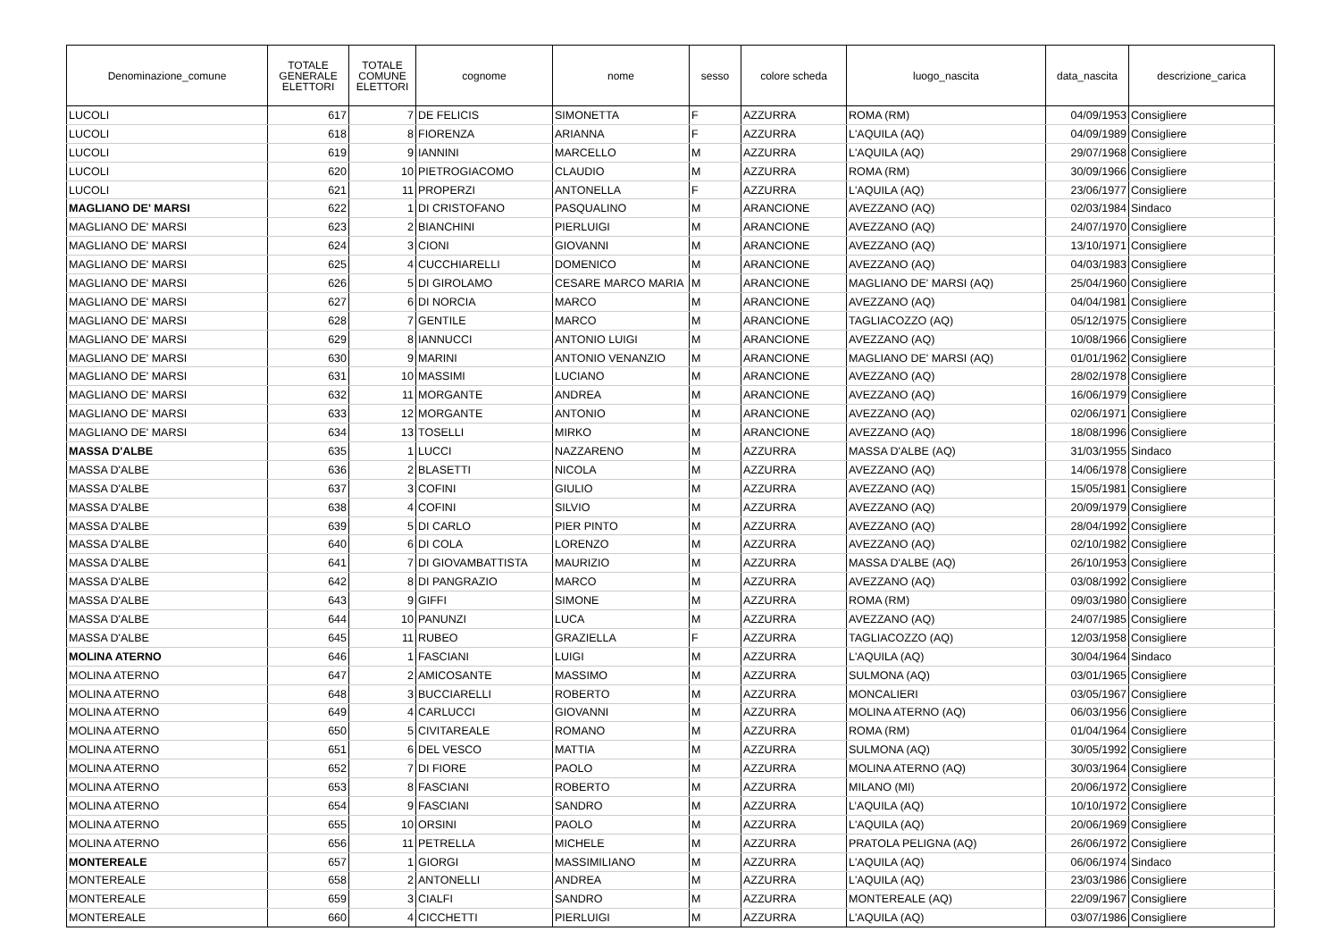| Denominazione_comune | TOTALE GENERALE ELETTORI | TOTALE COMUNE ELETTORI | cognome | nome | sesso | colore scheda | luogo_nascita | data_nascita | descrizione_carica |
| --- | --- | --- | --- | --- | --- | --- | --- | --- | --- |
| LUCOLI | 617 | 7 | DE FELICIS | SIMONETTA | F | AZZURRA | ROMA (RM) | 04/09/1953 | Consigliere |
| LUCOLI | 618 | 8 | FIORENZA | ARIANNA | F | AZZURRA | L'AQUILA (AQ) | 04/09/1989 | Consigliere |
| LUCOLI | 619 | 9 | IANNINI | MARCELLO | M | AZZURRA | L'AQUILA (AQ) | 29/07/1968 | Consigliere |
| LUCOLI | 620 | 10 | PIETROGIACOMO | CLAUDIO | M | AZZURRA | ROMA (RM) | 30/09/1966 | Consigliere |
| LUCOLI | 621 | 11 | PROPERZI | ANTONELLA | F | AZZURRA | L'AQUILA (AQ) | 23/06/1977 | Consigliere |
| MAGLIANO DE' MARSI | 622 | 1 | DI CRISTOFANO | PASQUALINO | M | ARANCIONE | AVEZZANO (AQ) | 02/03/1984 | Sindaco |
| MAGLIANO DE' MARSI | 623 | 2 | BIANCHINI | PIERLUIGI | M | ARANCIONE | AVEZZANO (AQ) | 24/07/1970 | Consigliere |
| MAGLIANO DE' MARSI | 624 | 3 | CIONI | GIOVANNI | M | ARANCIONE | AVEZZANO (AQ) | 13/10/1971 | Consigliere |
| MAGLIANO DE' MARSI | 625 | 4 | CUCCHIARELLI | DOMENICO | M | ARANCIONE | AVEZZANO (AQ) | 04/03/1983 | Consigliere |
| MAGLIANO DE' MARSI | 626 | 5 | DI GIROLAMO | CESARE MARCO MARIA | M | ARANCIONE | MAGLIANO DE' MARSI (AQ) | 25/04/1960 | Consigliere |
| MAGLIANO DE' MARSI | 627 | 6 | DI NORCIA | MARCO | M | ARANCIONE | AVEZZANO (AQ) | 04/04/1981 | Consigliere |
| MAGLIANO DE' MARSI | 628 | 7 | GENTILE | MARCO | M | ARANCIONE | TAGLIACOZZO (AQ) | 05/12/1975 | Consigliere |
| MAGLIANO DE' MARSI | 629 | 8 | IANNUCCI | ANTONIO LUIGI | M | ARANCIONE | AVEZZANO (AQ) | 10/08/1966 | Consigliere |
| MAGLIANO DE' MARSI | 630 | 9 | MARINI | ANTONIO VENANZIO | M | ARANCIONE | MAGLIANO DE' MARSI (AQ) | 01/01/1962 | Consigliere |
| MAGLIANO DE' MARSI | 631 | 10 | MASSIMI | LUCIANO | M | ARANCIONE | AVEZZANO (AQ) | 28/02/1978 | Consigliere |
| MAGLIANO DE' MARSI | 632 | 11 | MORGANTE | ANDREA | M | ARANCIONE | AVEZZANO (AQ) | 16/06/1979 | Consigliere |
| MAGLIANO DE' MARSI | 633 | 12 | MORGANTE | ANTONIO | M | ARANCIONE | AVEZZANO (AQ) | 02/06/1971 | Consigliere |
| MAGLIANO DE' MARSI | 634 | 13 | TOSELLI | MIRKO | M | ARANCIONE | AVEZZANO (AQ) | 18/08/1996 | Consigliere |
| MASSA D'ALBE | 635 | 1 | LUCCI | NAZZARENO | M | AZZURRA | MASSA D'ALBE (AQ) | 31/03/1955 | Sindaco |
| MASSA D'ALBE | 636 | 2 | BLASETTI | NICOLA | M | AZZURRA | AVEZZANO (AQ) | 14/06/1978 | Consigliere |
| MASSA D'ALBE | 637 | 3 | COFINI | GIULIO | M | AZZURRA | AVEZZANO (AQ) | 15/05/1981 | Consigliere |
| MASSA D'ALBE | 638 | 4 | COFINI | SILVIO | M | AZZURRA | AVEZZANO (AQ) | 20/09/1979 | Consigliere |
| MASSA D'ALBE | 639 | 5 | DI CARLO | PIER PINTO | M | AZZURRA | AVEZZANO (AQ) | 28/04/1992 | Consigliere |
| MASSA D'ALBE | 640 | 6 | DI COLA | LORENZO | M | AZZURRA | AVEZZANO (AQ) | 02/10/1982 | Consigliere |
| MASSA D'ALBE | 641 | 7 | DI GIOVAMBATTISTA | MAURIZIO | M | AZZURRA | MASSA D'ALBE (AQ) | 26/10/1953 | Consigliere |
| MASSA D'ALBE | 642 | 8 | DI PANGRAZIO | MARCO | M | AZZURRA | AVEZZANO (AQ) | 03/08/1992 | Consigliere |
| MASSA D'ALBE | 643 | 9 | GIFFI | SIMONE | M | AZZURRA | ROMA (RM) | 09/03/1980 | Consigliere |
| MASSA D'ALBE | 644 | 10 | PANUNZI | LUCA | M | AZZURRA | AVEZZANO (AQ) | 24/07/1985 | Consigliere |
| MASSA D'ALBE | 645 | 11 | RUBEO | GRAZIELLA | F | AZZURRA | TAGLIACOZZO (AQ) | 12/03/1958 | Consigliere |
| MOLINA ATERNO | 646 | 1 | FASCIANI | LUIGI | M | AZZURRA | L'AQUILA (AQ) | 30/04/1964 | Sindaco |
| MOLINA ATERNO | 647 | 2 | AMICOSANTE | MASSIMO | M | AZZURRA | SULMONA (AQ) | 03/01/1965 | Consigliere |
| MOLINA ATERNO | 648 | 3 | BUCCIARELLI | ROBERTO | M | AZZURRA | MONCALIERI | 03/05/1967 | Consigliere |
| MOLINA ATERNO | 649 | 4 | CARLUCCI | GIOVANNI | M | AZZURRA | MOLINA ATERNO (AQ) | 06/03/1956 | Consigliere |
| MOLINA ATERNO | 650 | 5 | CIVITAREALE | ROMANO | M | AZZURRA | ROMA (RM) | 01/04/1964 | Consigliere |
| MOLINA ATERNO | 651 | 6 | DEL VESCO | MATTIA | M | AZZURRA | SULMONA (AQ) | 30/05/1992 | Consigliere |
| MOLINA ATERNO | 652 | 7 | DI FIORE | PAOLO | M | AZZURRA | MOLINA ATERNO (AQ) | 30/03/1964 | Consigliere |
| MOLINA ATERNO | 653 | 8 | FASCIANI | ROBERTO | M | AZZURRA | MILANO (MI) | 20/06/1972 | Consigliere |
| MOLINA ATERNO | 654 | 9 | FASCIANI | SANDRO | M | AZZURRA | L’AQUILA (AQ) | 10/10/1972 | Consigliere |
| MOLINA ATERNO | 655 | 10 | ORSINI | PAOLO | M | AZZURRA | L'AQUILA (AQ) | 20/06/1969 | Consigliere |
| MOLINA ATERNO | 656 | 11 | PETRELLA | MICHELE | M | AZZURRA | PRATOLA PELIGNA (AQ) | 26/06/1972 | Consigliere |
| MONTEREALE | 657 | 1 | GIORGI | MASSIMILIANO | M | AZZURRA | L'AQUILA (AQ) | 06/06/1974 | Sindaco |
| MONTEREALE | 658 | 2 | ANTONELLI | ANDREA | M | AZZURRA | L'AQUILA (AQ) | 23/03/1986 | Consigliere |
| MONTEREALE | 659 | 3 | CIALFI | SANDRO | M | AZZURRA | MONTEREALE (AQ) | 22/09/1967 | Consigliere |
| MONTEREALE | 660 | 4 | CICCHETTI | PIERLUIGI | M | AZZURRA | L'AQUILA (AQ) | 03/07/1986 | Consigliere |